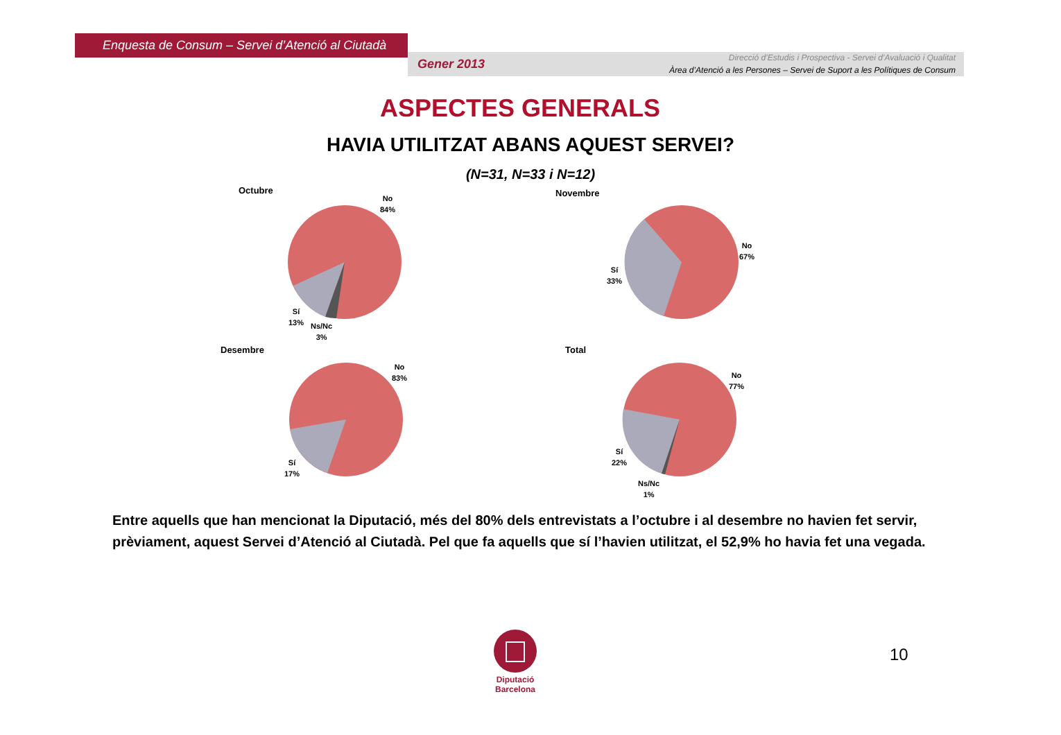Enquesta de Consum – Servei d’Atenció al Ciutadà
Gener 2013
Direcció d’Estudis i Prospectiva - Servei d’Avaluació i Qualitat
Àrea d’Atenció a les Persones – Servei de Suport a les Polítiques de Consum
ASPECTES GENERALS
HAVIA UTILITZAT ABANS AQUEST SERVEI?
(N=31, N=33 i N=12)
Octubre
No
84%
Sí
13%
Ns/Nc
3%
Novembre
No
67%
Sí
33%
Desembre
No
83%
Sí
17%
Total
No
77%
Sí
22%
Ns/Nc
1%
Entre aquells que han mencionat la Diputació, més del 80% dels entrevistats a l’octubre i al desembre no havien fet servir, prèviament, aquest Servei d’Atenció al Ciutadà. Pel que fa aquells que sí l’havien utilitzat, el 52,9% ho havia fet una vegada.
Diputació
Barcelona
10